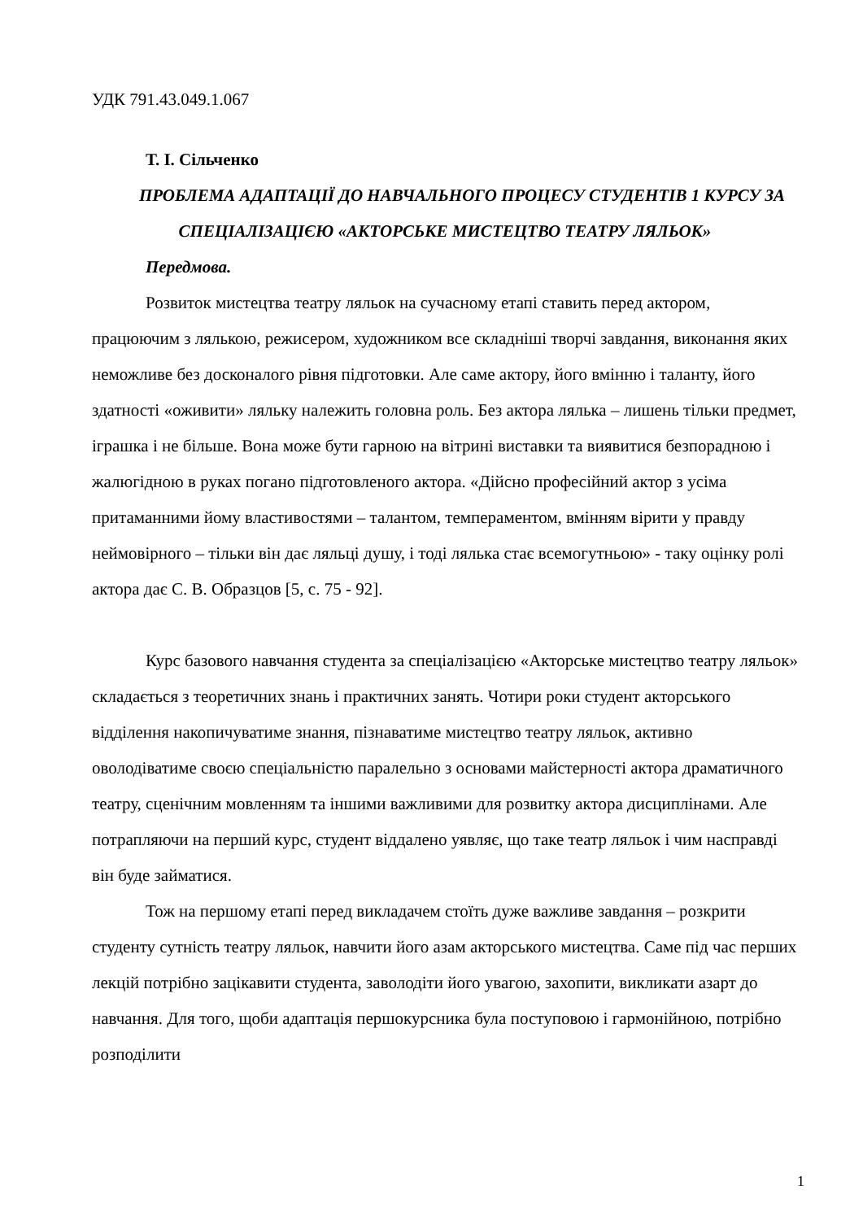УДК 791.43.049.1.067
Т. І. Сільченко
ПРОБЛЕМА АДАПТАЦІЇ ДО НАВЧАЛЬНОГО ПРОЦЕСУ СТУДЕНТІВ 1 КУРСУ ЗА СПЕЦІАЛІЗАЦІЄЮ «АКТОРСЬКЕ МИСТЕЦТВО ТЕАТРУ ЛЯЛЬОК»
Передмова.
Розвиток мистецтва театру ляльок на сучасному етапі ставить перед актором, працюючим з лялькою, режисером, художником все складніші творчі завдання, виконання яких неможливе без досконалого рівня підготовки. Але саме актору, його вмінню і таланту, його здатності «оживити» ляльку належить головна роль. Без актора лялька – лишень тільки предмет, іграшка і не більше. Вона може бути гарною на вітрині виставки та виявитися безпорадною і жалюгідною в руках погано підготовленого актора. «Дійсно професійний актор з усіма притаманними йому властивостями – талантом, темпераментом, вмінням вірити у правду неймовірного – тільки він дає ляльці душу, і тоді лялька стає всемогутньою» - таку оцінку ролі актора дає С. В. Образцов [5, с. 75 - 92].
Курс базового навчання студента за спеціалізацією «Акторське мистецтво театру ляльок» складається з теоретичних знань і практичних занять. Чотири роки студент акторського відділення накопичуватиме знання, пізнаватиме мистецтво театру ляльок, активно оволодіватиме своєю спеціальністю паралельно з основами майстерності актора драматичного театру, сценічним мовленням та іншими важливими для розвитку актора дисциплінами. Але потрапляючи на перший курс, студент віддалено уявляє, що таке театр ляльок і чим насправді він буде займатися.
Тож на першому етапі перед викладачем стоїть дуже важливе завдання – розкрити студенту сутність театру ляльок, навчити його азам акторського мистецтва. Саме під час перших лекцій потрібно зацікавити студента, заволодіти його увагою, захопити, викликати азарт до навчання. Для того, щоби адаптація першокурсника була поступовою і гармонійною, потрібно розподілити
1